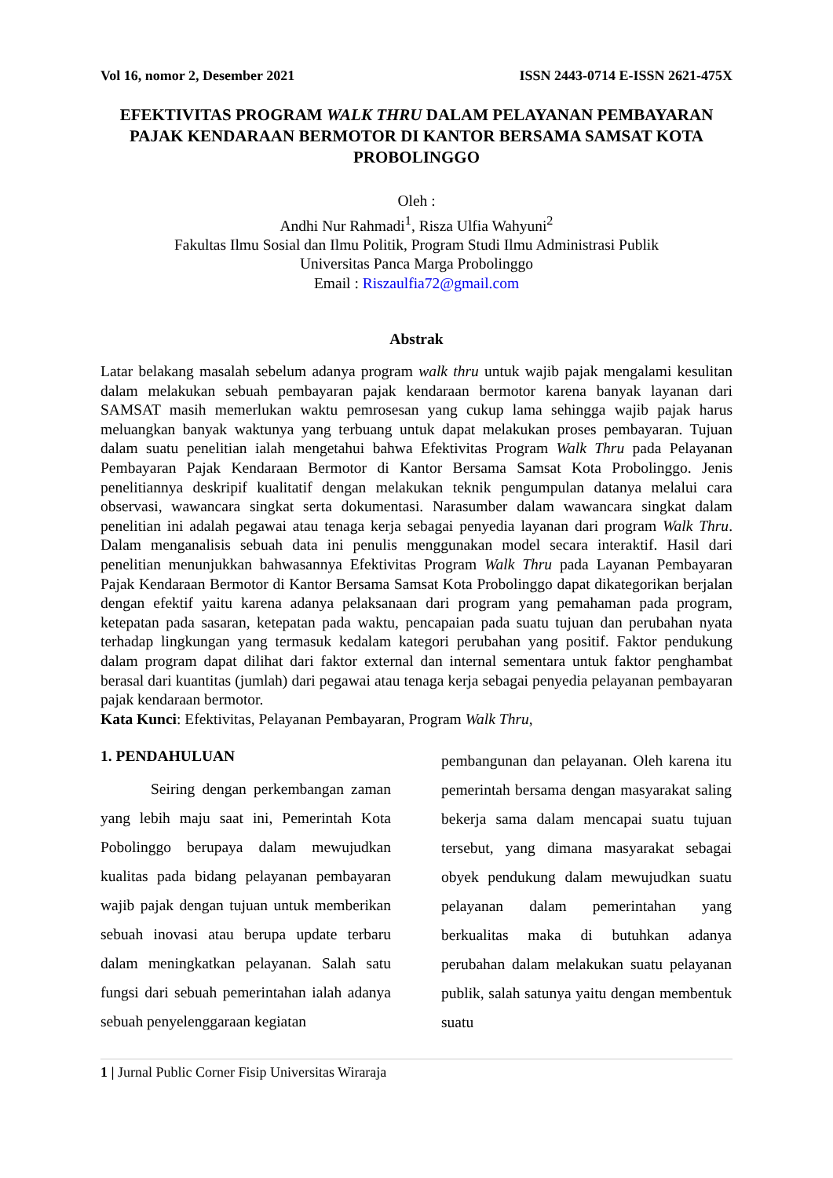Vol 16, nomor 2, Desember 2021 ISSN 2443-0714 E-ISSN 2621-475X
EFEKTIVITAS PROGRAM WALK THRU DALAM PELAYANAN PEMBAYARAN PAJAK KENDARAAN BERMOTOR DI KANTOR BERSAMA SAMSAT KOTA PROBOLINGGO
Oleh :
Andhi Nur Rahmadi<sup>1</sup>, Risza Ulfia Wahyuni<sup>2</sup>
Fakultas Ilmu Sosial dan Ilmu Politik, Program Studi Ilmu Administrasi Publik
Universitas Panca Marga Probolinggo
Email : Riszaulfia72@gmail.com
Abstrak
Latar belakang masalah sebelum adanya program walk thru untuk wajib pajak mengalami kesulitan dalam melakukan sebuah pembayaran pajak kendaraan bermotor karena banyak layanan dari SAMSAT masih memerlukan waktu pemrosesan yang cukup lama sehingga wajib pajak harus meluangkan banyak waktunya yang terbuang untuk dapat melakukan proses pembayaran. Tujuan dalam suatu penelitian ialah mengetahui bahwa Efektivitas Program Walk Thru pada Pelayanan Pembayaran Pajak Kendaraan Bermotor di Kantor Bersama Samsat Kota Probolinggo. Jenis penelitiannya deskripif kualitatif dengan melakukan teknik pengumpulan datanya melalui cara observasi, wawancara singkat serta dokumentasi. Narasumber dalam wawancara singkat dalam penelitian ini adalah pegawai atau tenaga kerja sebagai penyedia layanan dari program Walk Thru. Dalam menganalisis sebuah data ini penulis menggunakan model secara interaktif. Hasil dari penelitian menunjukkan bahwasannya Efektivitas Program Walk Thru pada Layanan Pembayaran Pajak Kendaraan Bermotor di Kantor Bersama Samsat Kota Probolinggo dapat dikategorikan berjalan dengan efektif yaitu karena adanya pelaksanaan dari program yang pemahaman pada program, ketepatan pada sasaran, ketepatan pada waktu, pencapaian pada suatu tujuan dan perubahan nyata terhadap lingkungan yang termasuk kedalam kategori perubahan yang positif. Faktor pendukung dalam program dapat dilihat dari faktor external dan internal sementara untuk faktor penghambat berasal dari kuantitas (jumlah) dari pegawai atau tenaga kerja sebagai penyedia pelayanan pembayaran pajak kendaraan bermotor.
Kata Kunci: Efektivitas, Pelayanan Pembayaran, Program Walk Thru,
1. PENDAHULUAN
Seiring dengan perkembangan zaman yang lebih maju saat ini, Pemerintah Kota Pobolinggo berupaya dalam mewujudkan kualitas pada bidang pelayanan pembayaran wajib pajak dengan tujuan untuk memberikan sebuah inovasi atau berupa update terbaru dalam meningkatkan pelayanan. Salah satu fungsi dari sebuah pemerintahan ialah adanya sebuah penyelenggaraan kegiatan
pembangunan dan pelayanan. Oleh karena itu pemerintah bersama dengan masyarakat saling bekerja sama dalam mencapai suatu tujuan tersebut, yang dimana masyarakat sebagai obyek pendukung dalam mewujudkan suatu pelayanan dalam pemerintahan yang berkualitas maka di butuhkan adanya perubahan dalam melakukan suatu pelayanan publik, salah satunya yaitu dengan membentuk suatu
1 | Jurnal Public Corner Fisip Universitas Wiraraja